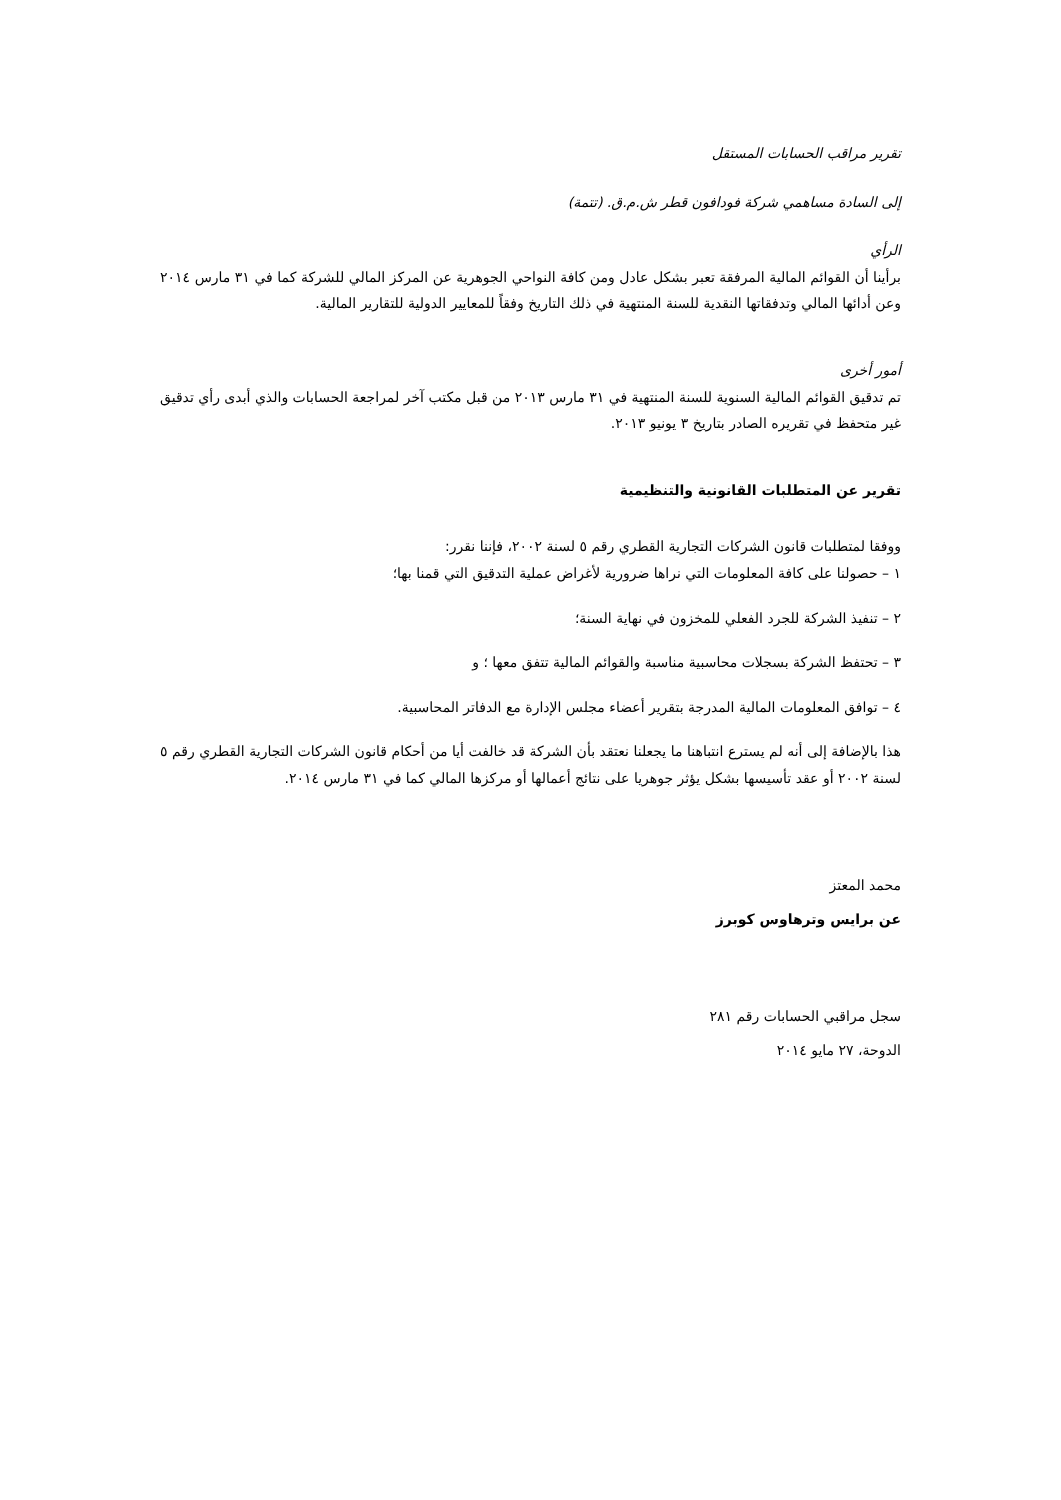تقرير مراقب الحسابات المستقل
إلى السادة مساهمي شركة فودافون قطر ش.م.ق. (تتمة)
الرأي
برأينا أن القوائم المالية المرفقة تعبر بشكل عادل ومن كافة النواحي الجوهرية عن المركز المالي للشركة كما في ٣١ مارس ٢٠١٤ وعن أدائها المالي وتدفقاتها النقدية للسنة المنتهية في ذلك التاريخ وفقاً للمعايير الدولية للتقارير المالية.
أمور أخرى
تم تدقيق القوائم المالية السنوية للسنة المنتهية في ٣١ مارس ٢٠١٣ من قبل مكتب آخر لمراجعة الحسابات والذي أبدى رأي تدقيق غير متحفظ في تقريره الصادر بتاريخ ٣ يونيو ٢٠١٣.
تقرير عن المتطلبات القانونية والتنظيمية
ووفقا لمتطلبات قانون الشركات التجارية القطري رقم ٥ لسنة ٢٠٠٢، فإننا نقرر:
١ – حصولنا على كافة المعلومات التي نراها ضرورية لأغراض عملية التدقيق التي قمنا بها؛
٢ – تنفيذ الشركة للجرد الفعلي للمخزون في نهاية السنة؛
٣ – تحتفظ الشركة بسجلات محاسبية مناسبة والقوائم المالية تتفق معها ؛ و
٤ – توافق المعلومات المالية المدرجة بتقرير أعضاء مجلس الإدارة مع الدفاتر المحاسبية.
هذا بالإضافة إلى أنه لم يسترع انتباهنا ما يجعلنا نعتقد بأن الشركة قد خالفت أيا من أحكام قانون الشركات التجارية القطري رقم ٥ لسنة ٢٠٠٢ أو عقد تأسيسها بشكل يؤثر جوهريا على نتائج أعمالها أو مركزها المالي كما في ٣١ مارس ٢٠١٤.
محمد المعتز
عن برايس وترهاوس كوبرز
سجل مراقبي الحسابات رقم ٢٨١
الدوحة، ٢٧ مايو ٢٠١٤